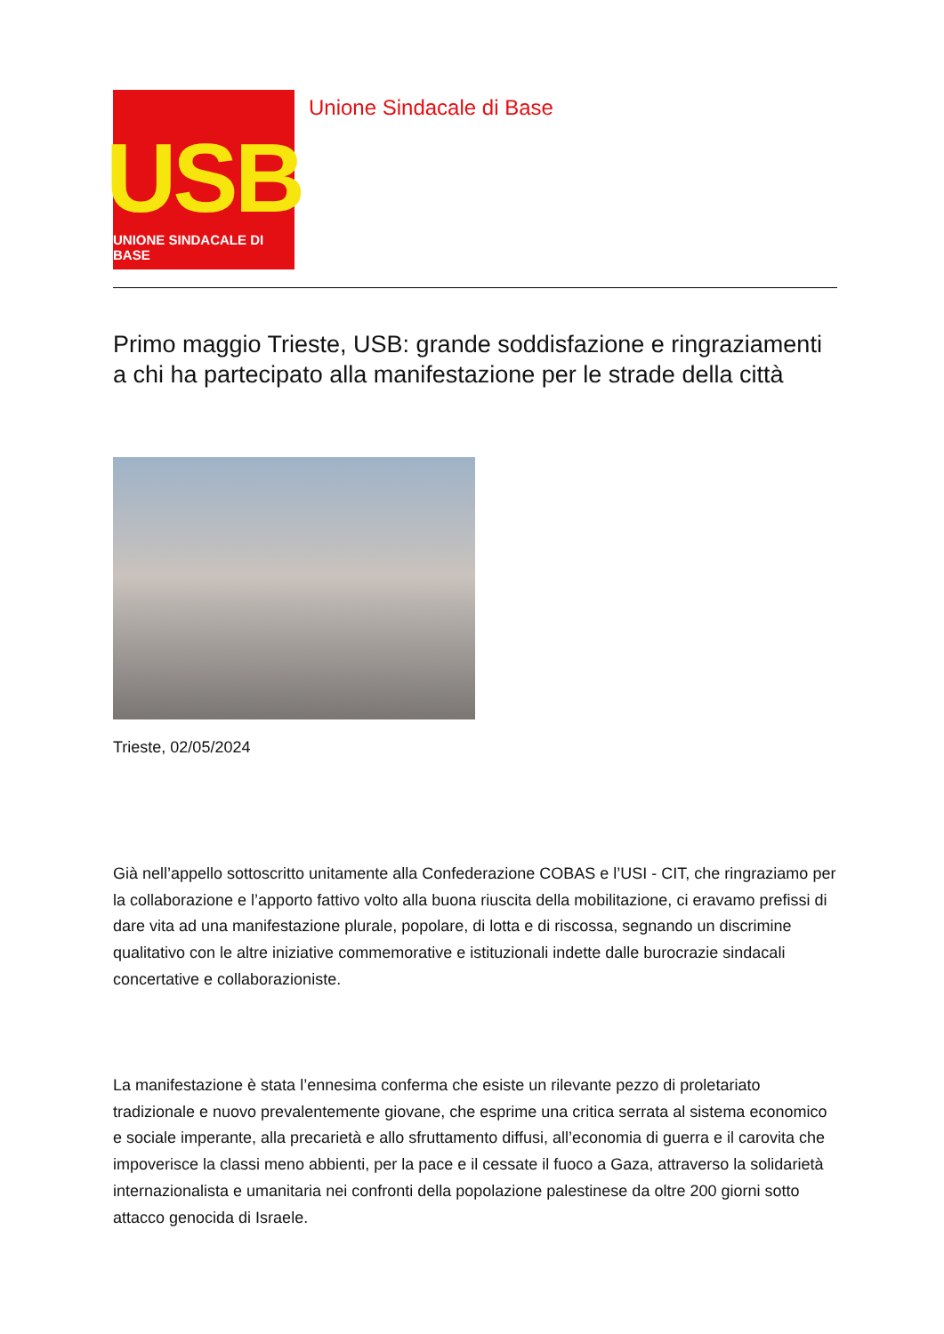USB
UNIONE SINDACALE DI BASE
Unione Sindacale di Base
Primo maggio Trieste, USB: grande soddisfazione e ringraziamenti a chi ha partecipato alla manifestazione per le strade della città
Trieste, 02/05/2024
Già nell’appello sottoscritto unitamente alla Confederazione COBAS e l’USI - CIT, che ringraziamo per la collaborazione e l’apporto fattivo volto alla buona riuscita della mobilitazione, ci eravamo prefissi di dare vita ad una manifestazione plurale, popolare, di lotta e di riscossa, segnando un discrimine qualitativo con le altre iniziative commemorative e istituzionali indette dalle burocrazie sindacali concertative e collaborazioniste.
La manifestazione è stata l’ennesima conferma che esiste un rilevante pezzo di proletariato tradizionale e nuovo prevalentemente giovane, che esprime una critica serrata al sistema economico e sociale imperante, alla precarietà e allo sfruttamento diffusi, all’economia di guerra e il carovita che impoverisce la classi meno abbienti, per la pace e il cessate il fuoco a Gaza, attraverso la solidarietà internazionalista e umanitaria nei confronti della popolazione palestinese da oltre 200 giorni sotto attacco genocida di Israele.